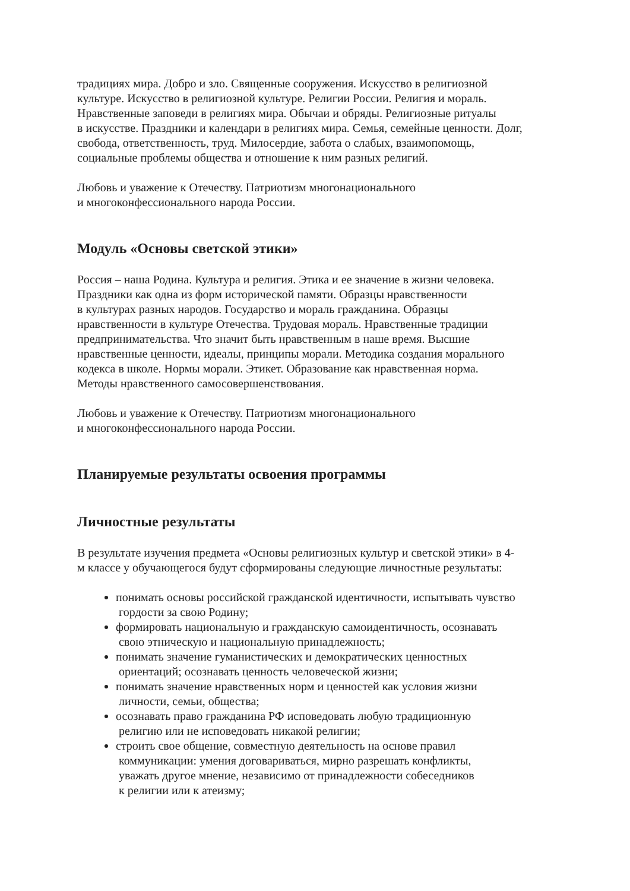традициях мира. Добро и зло. Священные сооружения. Искусство в религиозной
культуре. Искусство в религиозной культуре. Религии России. Религия и мораль.
Нравственные заповеди в религиях мира. Обычаи и обряды. Религиозные ритуалы
в искусстве. Праздники и календари в религиях мира. Семья, семейные ценности. Долг,
свобода, ответственность, труд. Милосердие, забота о слабых, взаимопомощь,
социальные проблемы общества и отношение к ним разных религий.
Любовь и уважение к Отечеству. Патриотизм многонационального
и многоконфессионального народа России.
Модуль «Основы светской этики»
Россия – наша Родина. Культура и религия. Этика и ее значение в жизни человека.
Праздники как одна из форм исторической памяти. Образцы нравственности
в культурах разных народов. Государство и мораль гражданина. Образцы
нравственности в культуре Отечества. Трудовая мораль. Нравственные традиции
предпринимательства. Что значит быть нравственным в наше время. Высшие
нравственные ценности, идеалы, принципы морали. Методика создания морального
кодекса в школе. Нормы морали. Этикет. Образование как нравственная норма.
Методы нравственного самосовершенствования.
Любовь и уважение к Отечеству. Патриотизм многонационального
и многоконфессионального народа России.
Планируемые результаты освоения программы
Личностные результаты
В результате изучения предмета «Основы религиозных культур и светской этики» в 4-
м классе у обучающегося будут сформированы следующие личностные результаты:
понимать основы российской гражданской идентичности, испытывать чувство
гордости за свою Родину;
формировать национальную и гражданскую самоидентичность, осознавать
свою этническую и национальную принадлежность;
понимать значение гуманистических и демократических ценностных
ориентаций; осознавать ценность человеческой жизни;
понимать значение нравственных норм и ценностей как условия жизни
личности, семьи, общества;
осознавать право гражданина РФ исповедовать любую традиционную
религию или не исповедовать никакой религии;
строить свое общение, совместную деятельность на основе правил
коммуникации: умения договариваться, мирно разрешать конфликты,
уважать другое мнение, независимо от принадлежности собеседников
к религии или к атеизму;